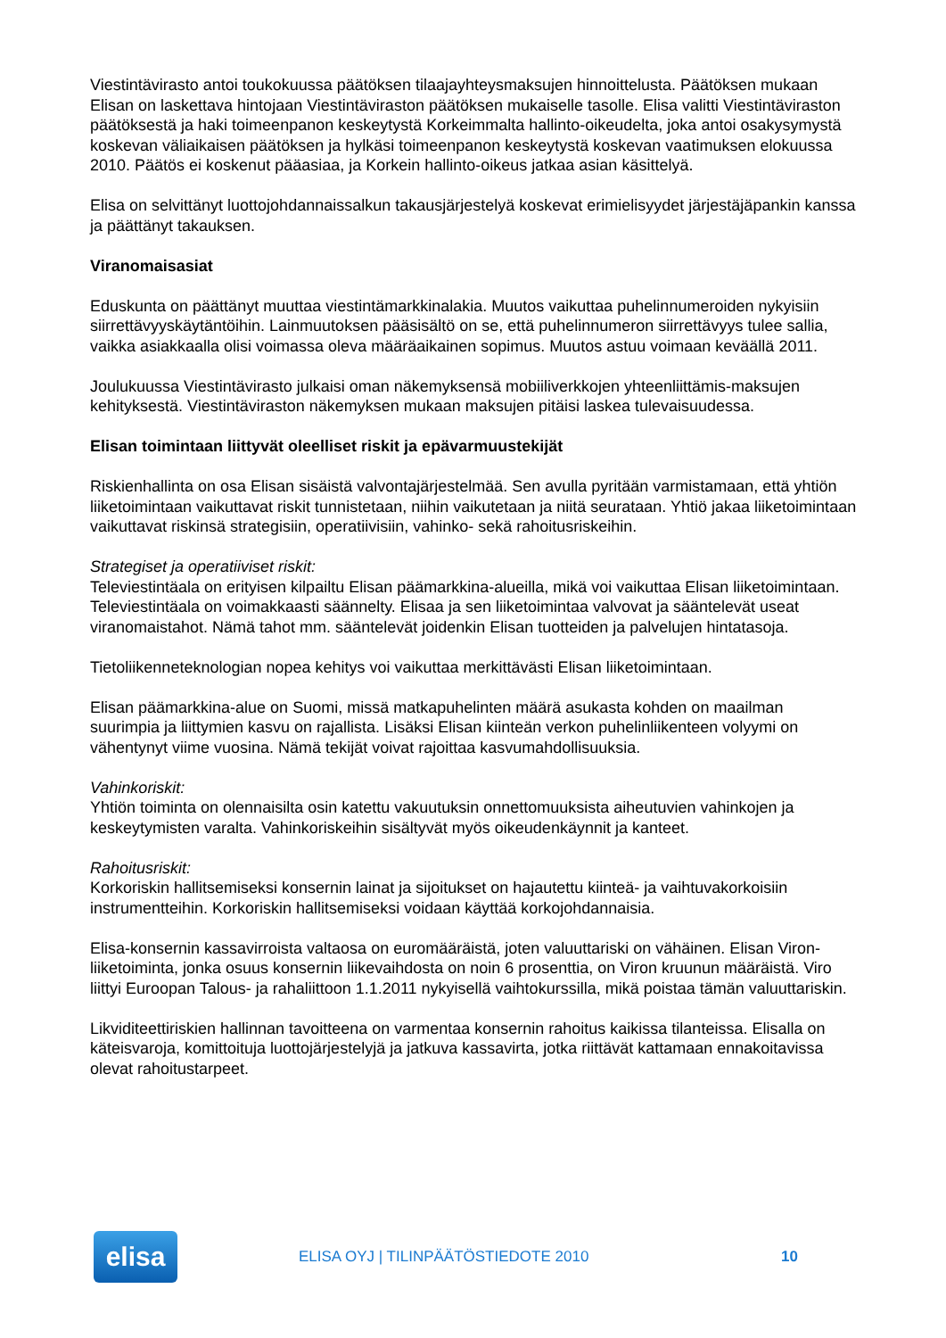Viestintävirasto antoi toukokuussa päätöksen tilaajayhteysmaksujen hinnoittelusta. Päätöksen mukaan Elisan on laskettava hintojaan Viestintäviraston päätöksen mukaiselle tasolle. Elisa valitti Viestintäviraston päätöksestä ja haki toimeenpanon keskeytystä Korkeimmalta hallinto-oikeudelta, joka antoi osakysymystä koskevan väliaikaisen päätöksen ja hylkäsi toimeenpanon keskeytystä koskevan vaatimuksen elokuussa 2010. Päätös ei koskenut pääasiaa, ja Korkein hallinto-oikeus jatkaa asian käsittelyä.
Elisa on selvittänyt luottojohdannaissalkun takausjärjestelyä koskevat erimielisyydet järjestäjäpankin kanssa ja päättänyt takauksen.
Viranomaisasiat
Eduskunta on päättänyt muuttaa viestintämarkkinalakia. Muutos vaikuttaa puhelinnumeroiden nykyisiin siirrettävyyskäytäntöihin. Lainmuutoksen pääsisältö on se, että puhelinnumeron siirrettävyys tulee sallia, vaikka asiakkaalla olisi voimassa oleva määräaikainen sopimus. Muutos astuu voimaan keväällä 2011.
Joulukuussa Viestintävirasto julkaisi oman näkemyksensä mobiiliverkkojen yhteenliittämis-maksujen kehityksestä. Viestintäviraston näkemyksen mukaan maksujen pitäisi laskea tulevaisuudessa.
Elisan toimintaan liittyvät oleelliset riskit ja epävarmuustekijät
Riskienhallinta on osa Elisan sisäistä valvontajärjestelmää. Sen avulla pyritään varmistamaan, että yhtiön liiketoimintaan vaikuttavat riskit tunnistetaan, niihin vaikutetaan ja niitä seurataan. Yhtiö jakaa liiketoimintaan vaikuttavat riskinsä strategisiin, operatiivisiin, vahinko- sekä rahoitusriskeihin.
Strategiset ja operatiiviset riskit:
Televiestintäala on erityisen kilpailtu Elisan päämarkkina-alueilla, mikä voi vaikuttaa Elisan liiketoimintaan. Televiestintäala on voimakkaasti säännelty. Elisaa ja sen liiketoimintaa valvovat ja sääntelevät useat viranomaistahot. Nämä tahot mm. sääntelevät joidenkin Elisan tuotteiden ja palvelujen hintatasoja.
Tietoliikenneteknologian nopea kehitys voi vaikuttaa merkittävästi Elisan liiketoimintaan.
Elisan päämarkkina-alue on Suomi, missä matkapuhelinten määrä asukasta kohden on maailman suurimpia ja liittymien kasvu on rajallista. Lisäksi Elisan kiinteän verkon puhelinliikenteen volyymi on vähentynyt viime vuosina. Nämä tekijät voivat rajoittaa kasvumahdollisuuksia.
Vahinkoriskit:
Yhtiön toiminta on olennaisilta osin katettu vakuutuksin onnettomuuksista aiheutuvien vahinkojen ja keskeytymisten varalta. Vahinkoriskeihin sisältyvät myös oikeudenkäynnit ja kanteet.
Rahoitusriskit:
Korkoriskin hallitsemiseksi konsernin lainat ja sijoitukset on hajautettu kiinteä- ja vaihtuvakorkoisiin instrumentteihin. Korkoriskin hallitsemiseksi voidaan käyttää korkojohdannaisia.
Elisa-konsernin kassavirroista valtaosa on euromääräistä, joten valuuttariski on vähäinen. Elisan Viron-liiketoiminta, jonka osuus konsernin liikevaihdosta on noin 6 prosenttia, on Viron kruunun määräistä. Viro liittyi Euroopan Talous- ja rahaliittoon 1.1.2011 nykyisellä vaihtokurssilla, mikä poistaa tämän valuuttariskin.
Likviditeettiriskien hallinnan tavoitteena on varmentaa konsernin rahoitus kaikissa tilanteissa. Elisalla on käteisvaroja, komittoituja luottojärjestelyjä ja jatkuva kassavirta, jotka riittävät kattamaan ennakoitavissa olevat rahoitustarpeet.
elisa
ELISA OYJ | TILINPÄÄTÖSTIEDOTE 2010
10